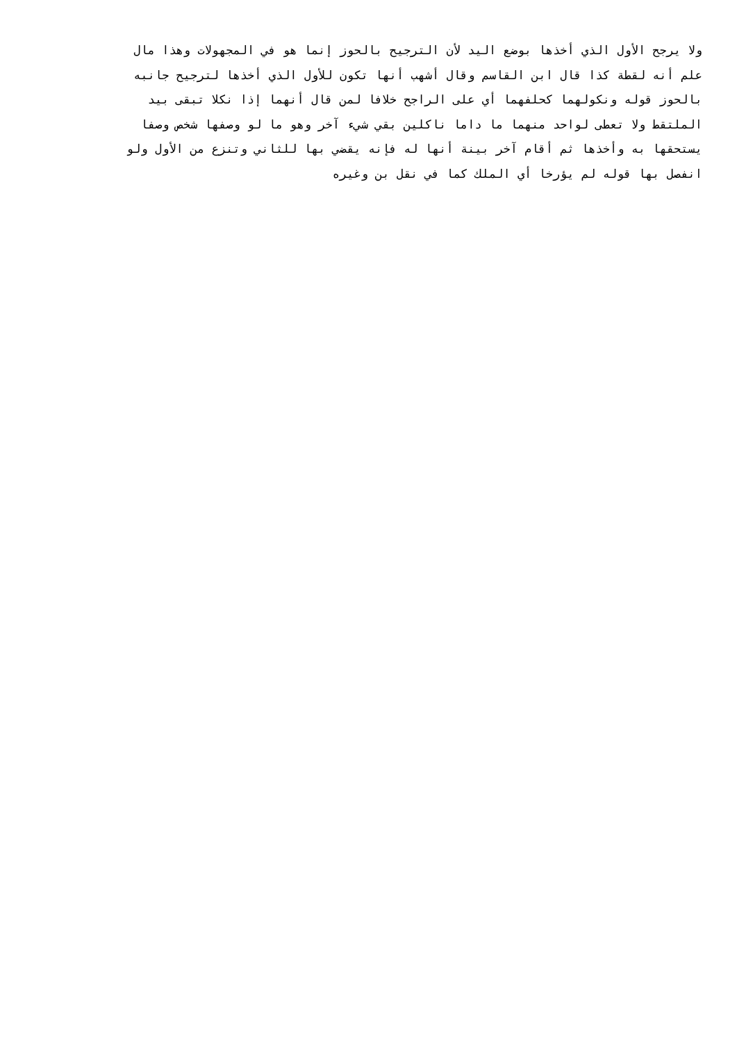ولا يرجح الأول الذي أخذها بوضع اليد لأن الترجيح بالحوز إنما هو في المجهولات وهذا مال
علم أنه لقطة كذا قال ابن القاسم وقال أشهب أنها تكون للأول الذي أخذها لترجيح جانبه
بالحوز قوله ونكولهما كحلفهما أي على الراجح خلافا لمن قال أنهما إذا نكلا تبقى بيد
الملتقط ولا تعطى لواحد منهما ما داما ناكلين بقي شيء آخر وهو ما لو وصفها شخص وصفا
يستحقها به وأخذها ثم أقام آخر بينة أنها له فإنه يقضي بها للثاني وتنزع من الأول ولو
انفصل بها قوله لم يؤرخا أي الملك كما في نقل بن وغيره